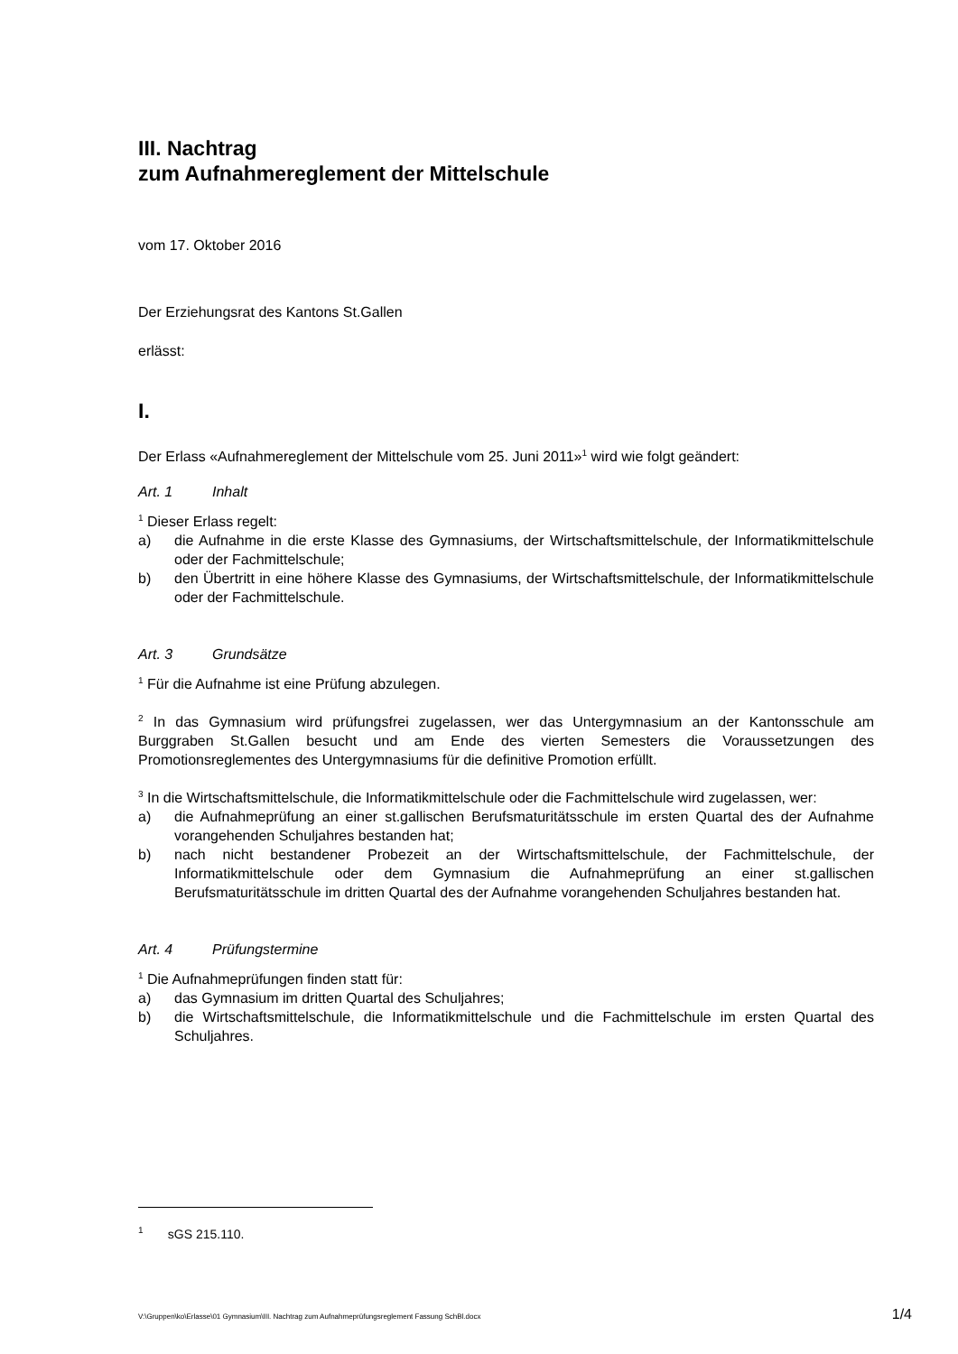III. Nachtrag
zum Aufnahmereglement der Mittelschule
vom 17. Oktober 2016
Der Erziehungsrat des Kantons St.Gallen
erlässt:
I.
Der Erlass «Aufnahmereglement der Mittelschule vom 25. Juni 2011»<sup>1</sup> wird wie folgt geändert:
Art. 1 Inhalt
<sup>1</sup> Dieser Erlass regelt:
a) die Aufnahme in die erste Klasse des Gymnasiums, der Wirtschaftsmittelschule, der Informatikmittelschule oder der Fachmittelschule;
b) den Übertritt in eine höhere Klasse des Gymnasiums, der Wirtschaftsmittelschule, der Informatikmittelschule oder der Fachmittelschule.
Art. 3 Grundsätze
<sup>1</sup> Für die Aufnahme ist eine Prüfung abzulegen.
<sup>2</sup> In das Gymnasium wird prüfungsfrei zugelassen, wer das Untergymnasium an der Kantonsschule am Burggraben St.Gallen besucht und am Ende des vierten Semesters die Voraussetzungen des Promotionsreglementes des Untergymnasiums für die definitive Promotion erfüllt.
<sup>3</sup> In die Wirtschaftsmittelschule, die Informatikmittelschule oder die Fachmittelschule wird zugelassen, wer:
a) die Aufnahmeprüfung an einer st.gallischen Berufsmaturitätsschule im ersten Quartal des der Aufnahme vorangehenden Schuljahres bestanden hat;
b) nach nicht bestandener Probezeit an der Wirtschaftsmittelschule, der Fachmittelschule, der Informatikmittelschule oder dem Gymnasium die Aufnahmeprüfung an einer st.gallischen Berufsmaturitätsschule im dritten Quartal des der Aufnahme vorangehenden Schuljahres bestanden hat.
Art. 4 Prüfungstermine
<sup>1</sup> Die Aufnahmeprüfungen finden statt für:
a) das Gymnasium im dritten Quartal des Schuljahres;
b) die Wirtschaftsmittelschule, die Informatikmittelschule und die Fachmittelschule im ersten Quartal des Schuljahres.
<sup>1</sup> sGS 215.110.
V:\Gruppen\ko\Erlasse\01 Gymnasium\III. Nachtrag zum Aufnahmeprüfungsreglement Fassung SchBl.docx 1/4